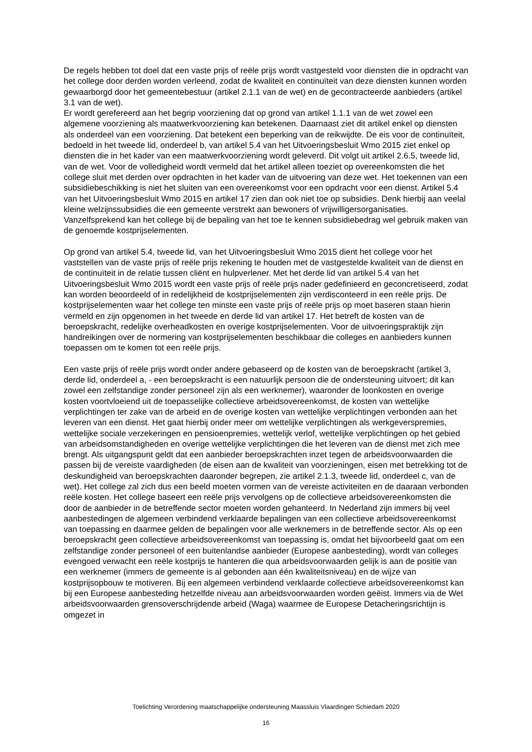De regels hebben tot doel dat een vaste prijs of reële prijs wordt vastgesteld voor diensten die in opdracht van het college door derden worden verleend, zodat de kwaliteit en continuïteit van deze diensten kunnen worden gewaarborgd door het gemeentebestuur (artikel 2.1.1 van de wet) en de gecontracteerde aanbieders (artikel 3.1 van de wet).
Er wordt gerefereerd aan het begrip voorziening dat op grond van artikel 1.1.1 van de wet zowel een algemene voorziening als maatwerkvoorziening kan betekenen. Daarnaast ziet dit artikel enkel op diensten als onderdeel van een voorziening. Dat betekent een beperking van de reikwijdte. De eis voor de continuïteit, bedoeld in het tweede lid, onderdeel b, van artikel 5.4 van het Uitvoeringsbesluit Wmo 2015 ziet enkel op diensten die in het kader van een maatwerkvoorziening wordt geleverd. Dit volgt uit artikel 2.6.5, tweede lid, van de wet. Voor de volledigheid wordt vermeld dat het artikel alleen toeziet op overeenkomsten die het college sluit met derden over opdrachten in het kader van de uitvoering van deze wet. Het toekennen van een subsidiebeschikking is niet het sluiten van een overeenkomst voor een opdracht voor een dienst. Artikel 5.4 van het Uitvoeringsbesluit Wmo 2015 en artikel 17 zien dan ook niet toe op subsidies. Denk hierbij aan veelal kleine welzijnssubsidies die een gemeente verstrekt aan bewoners of vrijwilligersorganisaties. Vanzelfsprekend kan het college bij de bepaling van het toe te kennen subsidiebedrag wel gebruik maken van de genoemde kostprijselementen.
Op grond van artikel 5.4, tweede lid, van het Uitvoeringsbesluit Wmo 2015 dient het college voor het vaststellen van de vaste prijs of reële prijs rekening te houden met de vastgestelde kwaliteit van de dienst en de continuïteit in de relatie tussen cliënt en hulpverlener. Met het derde lid van artikel 5.4 van het Uitvoeringsbesluit Wmo 2015 wordt een vaste prijs of reële prijs nader gedefinieerd en geconcretiseerd, zodat kan worden beoordeeld of in redelijkheid de kostprijselementen zijn verdisconteerd in een reële prijs. De kostprijselementen waar het college ten minste een vaste prijs of reële prijs op moet baseren staan hierin vermeld en zijn opgenomen in het tweede en derde lid van artikel 17. Het betreft de kosten van de beroepskracht, redelijke overheadkosten en overige kostprijselementen. Voor de uitvoeringspraktijk zijn handreikingen over de normering van kostprijselementen beschikbaar die colleges en aanbieders kunnen toepassen om te komen tot een reële prijs.
Een vaste prijs of reële prijs wordt onder andere gebaseerd op de kosten van de beroepskracht (artikel 3, derde lid, onderdeel a, - een beroepskracht is een natuurlijk persoon die de ondersteuning uitvoert; dit kan zowel een zelfstandige zonder personeel zijn als een werknemer), waaronder de loonkosten en overige kosten voortvloeiend uit de toepasselijke collectieve arbeidsovereenkomst, de kosten van wettelijke verplichtingen ter zake van de arbeid en de overige kosten van wettelijke verplichtingen verbonden aan het leveren van een dienst. Het gaat hierbij onder meer om wettelijke verplichtingen als werkgeverspremies, wettelijke sociale verzekeringen en pensioenpremies, wettelijk verlof, wettelijke verplichtingen op het gebied van arbeidsomstandigheden en overige wettelijke verplichtingen die het leveren van de dienst met zich mee brengt. Als uitgangspunt geldt dat een aanbieder beroepskrachten inzet tegen de arbeidsvoorwaarden die passen bij de vereiste vaardigheden (de eisen aan de kwaliteit van voorzieningen, eisen met betrekking tot de deskundigheid van beroepskrachten daaronder begrepen, zie artikel 2.1.3, tweede lid, onderdeel c, van de wet). Het college zal zich dus een beeld moeten vormen van de vereiste activiteiten en de daaraan verbonden reële kosten. Het college baseert een reële prijs vervolgens op de collectieve arbeidsovereenkomsten die door de aanbieder in de betreffende sector moeten worden gehanteerd. In Nederland zijn immers bij veel aanbestedingen de algemeen verbindend verklaarde bepalingen van een collectieve arbeidsovereenkomst van toepassing en daarmee gelden de bepalingen voor alle werknemers in de betreffende sector. Als op een beroepskracht geen collectieve arbeidsovereenkomst van toepassing is, omdat het bijvoorbeeld gaat om een zelfstandige zonder personeel of een buitenlandse aanbieder (Europese aanbesteding), wordt van colleges evengoed verwacht een reële kostprijs te hanteren die qua arbeidsvoorwaarden gelijk is aan de positie van een werknemer (immers de gemeente is al gebonden aan één kwaliteitsniveau) en de wijze van kostprijsopbouw te motiveren. Bij een algemeen verbindend verklaarde collectieve arbeidsovereenkomst kan bij een Europese aanbesteding hetzelfde niveau aan arbeidsvoorwaarden worden geëist. Immers via de Wet arbeidsvoorwaarden grensoverschrijdende arbeid (Waga) waarmee de Europese Detacheringsrichtijn is omgezet in
Toelichting Verordening maatschappelijke ondersteuning Maassluis Vlaardingen Schiedam 2020
16